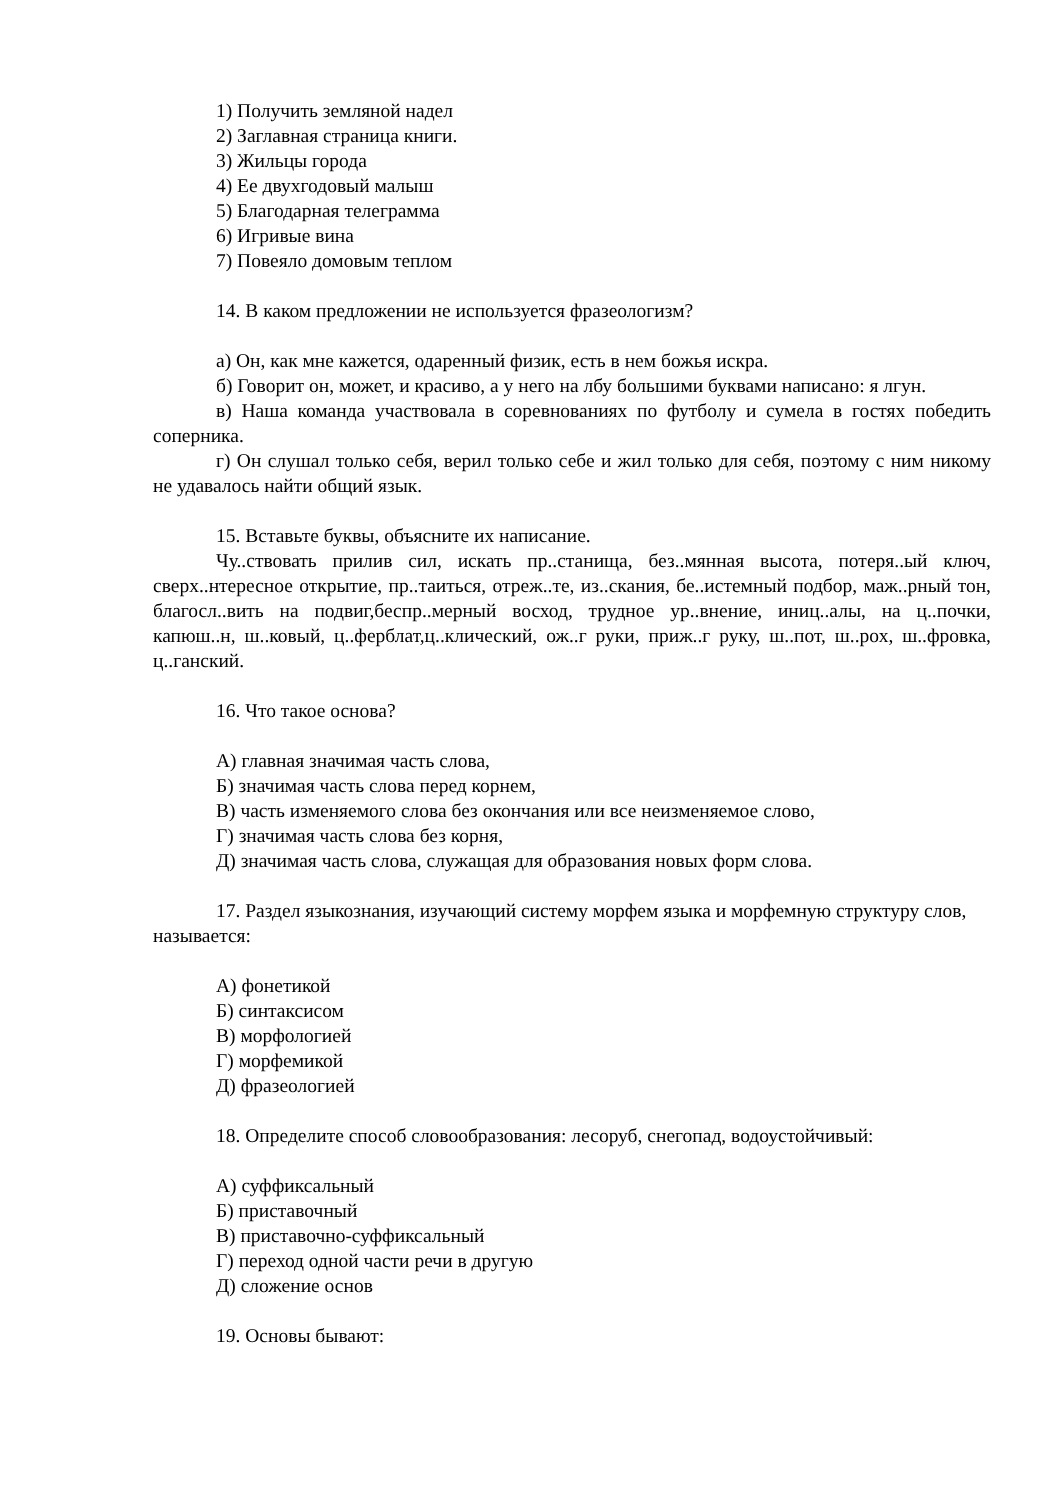1) Получить земляной надел
2) Заглавная страница книги.
3) Жильцы города
4) Ее двухгодовый малыш
5) Благодарная телеграмма
6) Игривые вина
7) Повеяло домовым теплом
14. В каком предложении не используется фразеологизм?
а) Он, как мне кажется, одаренный физик, есть в нем божья искра.
б) Говорит он, может, и красиво, а у него на лбу большими буквами написано: я лгун.
в) Наша команда участвовала в соревнованиях по футболу и сумела в гостях победить соперника.
г) Он слушал только себя, верил только себе и жил только для себя, поэтому с ним никому не удавалось найти общий язык.
15. Вставьте буквы, объясните их написание.
Чу..ствовать прилив сил, искать пр..станища, без..мянная высота, потеря..ый ключ, сверх..нтересное открытие, пр..таиться, отреж..те, из..скания, бе..истемный подбор, маж..рный тон, благосл..вить на подвиг,беспр..мерный восход, трудное ур..внение, иниц..алы, на ц..почки, капюш..н, ш..ковый, ц..ферблат,ц..клический, ож..г руки, приж..г руку, ш..пот, ш..рох, ш..фровка, ц..ганский.
16. Что такое основа?
А) главная значимая часть слова,
Б) значимая часть слова перед корнем,
В) часть изменяемого слова без окончания или все неизменяемое слово,
Г) значимая часть слова без корня,
Д) значимая часть слова, служащая для образования новых форм слова.
17. Раздел языкознания, изучающий систему морфем языка и морфемную структуру слов, называется:
А) фонетикой
Б) синтаксисом
В) морфологией
Г) морфемикой
Д) фразеологией
18. Определите способ словообразования: лесоруб, снегопад, водоустойчивый:
А) суффиксальный
Б) приставочный
В) приставочно-суффиксальный
Г) переход одной части речи в другую
Д) сложение основ
19. Основы бывают: